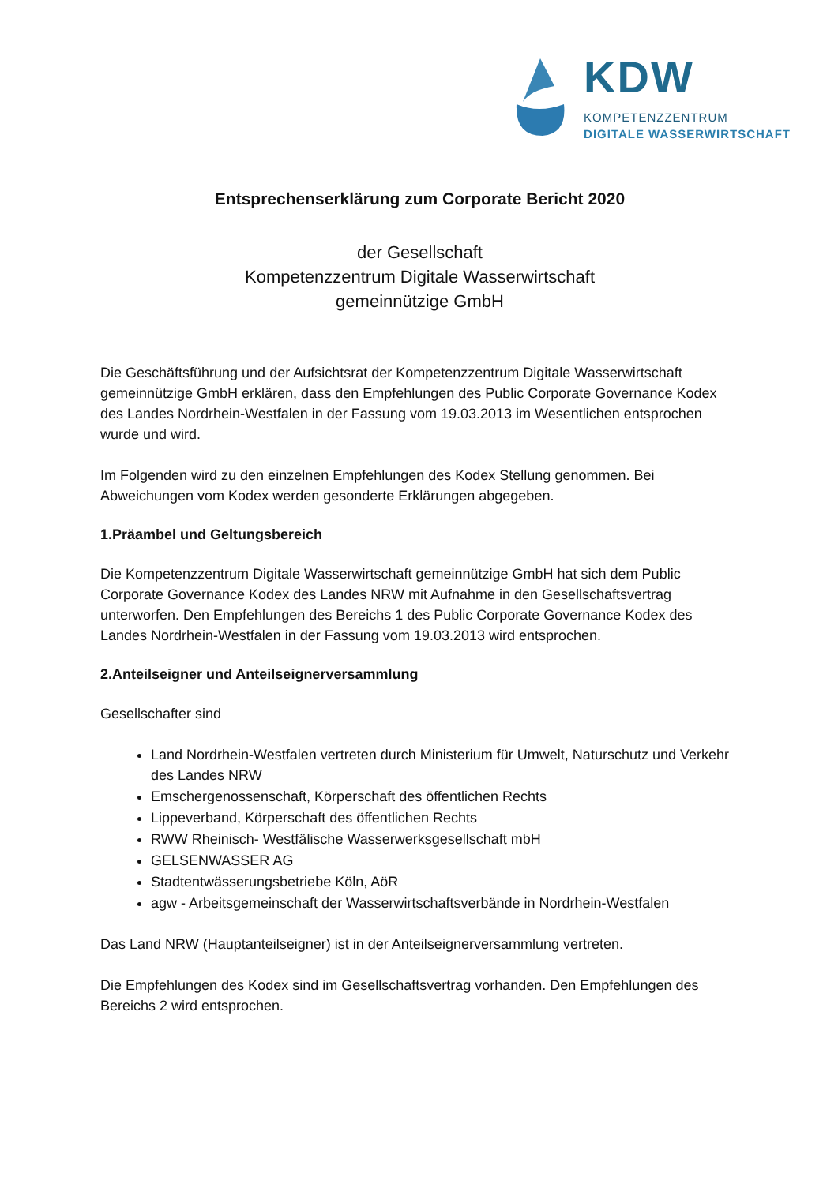KDW
KOMPETENZZENTRUM
DIGITALE WASSERWIRTSCHAFT
Entsprechenserklärung zum Corporate Bericht 2020
der Gesellschaft
Kompetenzzentrum Digitale Wasserwirtschaft
gemeinnützige GmbH
Die Geschäftsführung und der Aufsichtsrat der Kompetenzzentrum Digitale Wasserwirtschaft gemeinnützige GmbH erklären, dass den Empfehlungen des Public Corporate Governance Kodex des Landes Nordrhein-Westfalen in der Fassung vom 19.03.2013 im Wesentlichen entsprochen wurde und wird.
Im Folgenden wird zu den einzelnen Empfehlungen des Kodex Stellung genommen. Bei Abweichungen vom Kodex werden gesonderte Erklärungen abgegeben.
1.Präambel und Geltungsbereich
Die Kompetenzzentrum Digitale Wasserwirtschaft gemeinnützige GmbH hat sich dem Public Corporate Governance Kodex des Landes NRW mit Aufnahme in den Gesellschaftsvertrag unterworfen. Den Empfehlungen des Bereichs 1 des Public Corporate Governance Kodex des Landes Nordrhein-Westfalen in der Fassung vom 19.03.2013 wird entsprochen.
2.Anteilseigner und Anteilseignerversammlung
Gesellschafter sind
Land Nordrhein-Westfalen vertreten durch Ministerium für Umwelt, Naturschutz und Verkehr des Landes NRW
Emschergenossenschaft, Körperschaft des öffentlichen Rechts
Lippeverband, Körperschaft des öffentlichen Rechts
RWW Rheinisch- Westfälische Wasserwerksgesellschaft mbH
GELSENWASSER AG
Stadtentwässerungsbetriebe Köln, AöR
agw - Arbeitsgemeinschaft der Wasserwirtschaftsverbände in Nordrhein-Westfalen
Das Land NRW (Hauptanteilseigner) ist in der Anteilseignerversammlung vertreten.
Die Empfehlungen des Kodex sind im Gesellschaftsvertrag vorhanden. Den Empfehlungen des Bereichs 2 wird entsprochen.